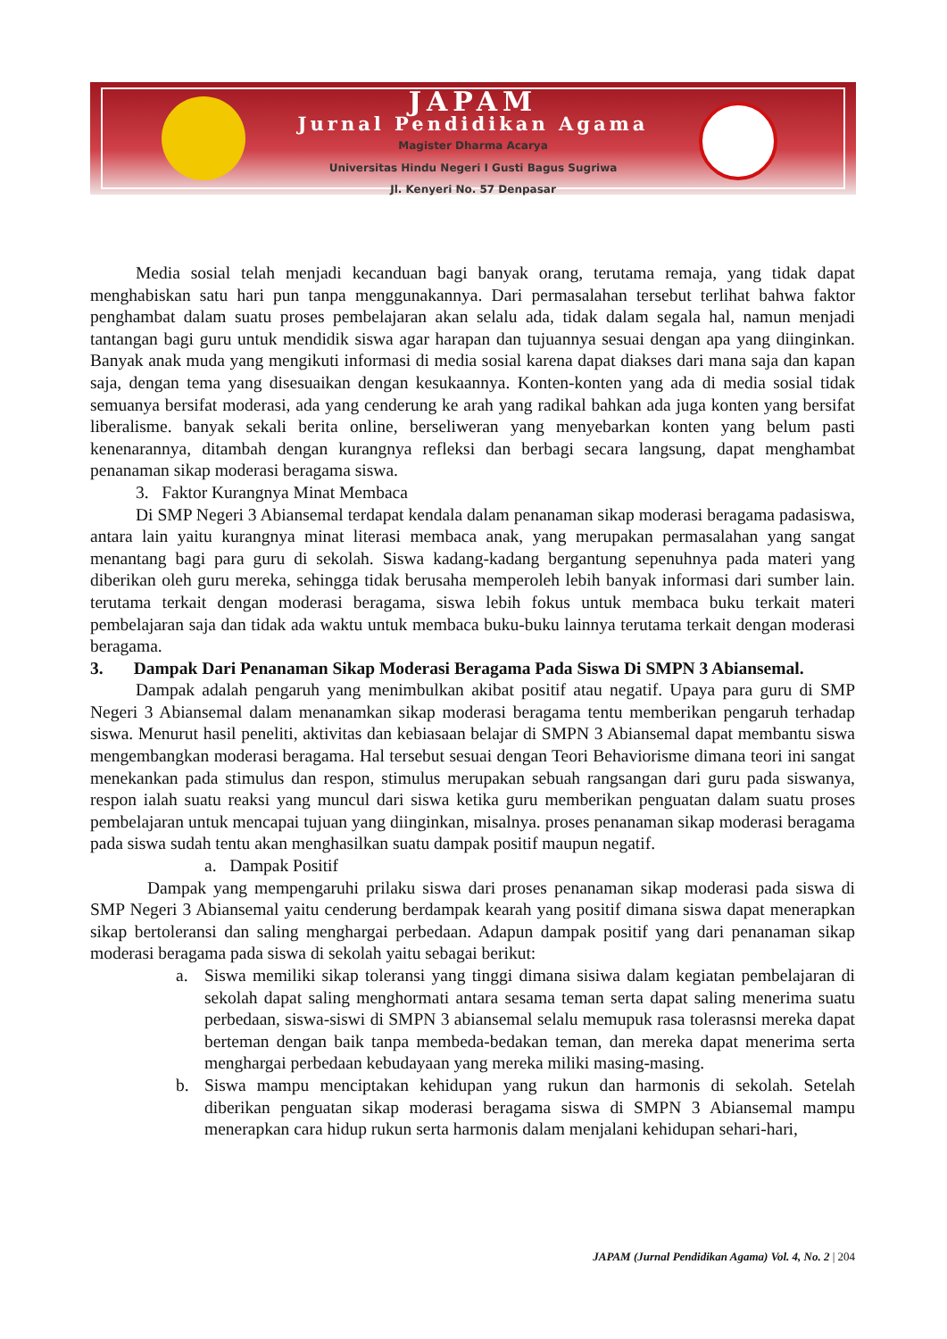JAPAM
Jurnal Pendidikan Agama
Magister Dharma Acarya
Universitas Hindu Negeri I Gusti Bagus Sugriwa
Jl. Kenyeri No. 57 Denpasar
Media sosial telah menjadi kecanduan bagi banyak orang, terutama remaja, yang tidak dapat menghabiskan satu hari pun tanpa menggunakannya. Dari permasalahan tersebut terlihat bahwa faktor penghambat dalam suatu proses pembelajaran akan selalu ada, tidak dalam segala hal, namun menjadi tantangan bagi guru untuk mendidik siswa agar harapan dan tujuannya sesuai dengan apa yang diinginkan. Banyak anak muda yang mengikuti informasi di media sosial karena dapat diakses dari mana saja dan kapan saja, dengan tema yang disesuaikan dengan kesukaannya. Konten-konten yang ada di media sosial tidak semuanya bersifat moderasi, ada yang cenderung ke arah yang radikal bahkan ada juga konten yang bersifat liberalisme. banyak sekali berita online, berseliweran yang menyebarkan konten yang belum pasti kenenarannya, ditambah dengan kurangnya refleksi dan berbagi secara langsung, dapat menghambat penanaman sikap moderasi beragama siswa.
3. Faktor Kurangnya Minat Membaca
Di SMP Negeri 3 Abiansemal terdapat kendala dalam penanaman sikap moderasi beragama padasiswa, antara lain yaitu kurangnya minat literasi membaca anak, yang merupakan permasalahan yang sangat menantang bagi para guru di sekolah. Siswa kadang-kadang bergantung sepenuhnya pada materi yang diberikan oleh guru mereka, sehingga tidak berusaha memperoleh lebih banyak informasi dari sumber lain. terutama terkait dengan moderasi beragama, siswa lebih fokus untuk membaca buku terkait materi pembelajaran saja dan tidak ada waktu untuk membaca buku-buku lainnya terutama terkait dengan moderasi beragama.
3. Dampak Dari Penanaman Sikap Moderasi Beragama Pada Siswa Di SMPN 3 Abiansemal.
Dampak adalah pengaruh yang menimbulkan akibat positif atau negatif. Upaya para guru di SMP Negeri 3 Abiansemal dalam menanamkan sikap moderasi beragama tentu memberikan pengaruh terhadap siswa. Menurut hasil peneliti, aktivitas dan kebiasaan belajar di SMPN 3 Abiansemal dapat membantu siswa mengembangkan moderasi beragama. Hal tersebut sesuai dengan Teori Behaviorisme dimana teori ini sangat menekankan pada stimulus dan respon, stimulus merupakan sebuah rangsangan dari guru pada siswanya, respon ialah suatu reaksi yang muncul dari siswa ketika guru memberikan penguatan dalam suatu proses pembelajaran untuk mencapai tujuan yang diinginkan, misalnya. proses penanaman sikap moderasi beragama pada siswa sudah tentu akan menghasilkan suatu dampak positif maupun negatif.
a. Dampak Positif
Dampak yang mempengaruhi prilaku siswa dari proses penanaman sikap moderasi pada siswa di SMP Negeri 3 Abiansemal yaitu cenderung berdampak kearah yang positif dimana siswa dapat menerapkan sikap bertoleransi dan saling menghargai perbedaan. Adapun dampak positif yang dari penanaman sikap moderasi beragama pada siswa di sekolah yaitu sebagai berikut:
a. Siswa memiliki sikap toleransi yang tinggi dimana sisiwa dalam kegiatan pembelajaran di sekolah dapat saling menghormati antara sesama teman serta dapat saling menerima suatu perbedaan, siswa-siswi di SMPN 3 abiansemal selalu memupuk rasa tolerasnsi mereka dapat berteman dengan baik tanpa membeda-bedakan teman, dan mereka dapat menerima serta menghargai perbedaan kebudayaan yang mereka miliki masing-masing.
b. Siswa mampu menciptakan kehidupan yang rukun dan harmonis di sekolah. Setelah diberikan penguatan sikap moderasi beragama siswa di SMPN 3 Abiansemal mampu menerapkan cara hidup rukun serta harmonis dalam menjalani kehidupan sehari-hari,
JAPAM (Jurnal Pendidikan Agama) Vol. 4, No. 2 | 204